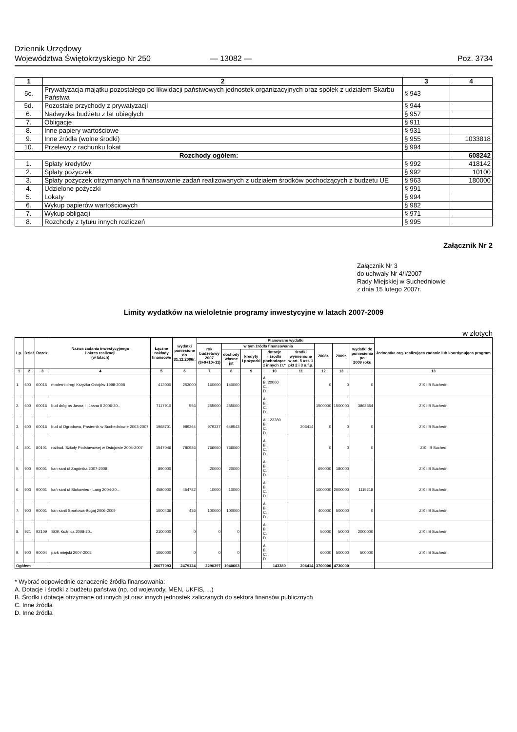Dziennik Urzędowy
Województwa Świętokrzyskiego Nr 250
— 13082 —
Poz. 3734
| 1 | 2 | 3 | 4 |
| --- | --- | --- | --- |
| 5c. | Prywatyzacja majątku pozostałego po likwidacji państwowych jednostek organizacyjnych oraz spółek z udziałem Skarbu Państwa | § 943 | |
| 5d. | Pozostałe przychody z prywatyzacji | § 944 | |
| 6. | Nadwyżka budżetu z lat ubiegłych | § 957 | |
| 7. | Obligacje | § 911 | |
| 8. | Inne papiery wartościowe | § 931 | |
| 9. | Inne źródła (wolne środki) | § 955 | 1033818 |
| 10. | Przelewy z rachunku lokat | § 994 | |
| Rozchody ogółem: | | | 608242 |
| 1. | Spłaty kredytów | § 992 | 418142 |
| 2. | Spłaty pożyczek | § 992 | 10100 |
| 3. | Spłaty pożyczek otrzymanych na finansowanie zadań realizowanych z udziałem środków pochodzących z budżetu UE | § 963 | 180000 |
| 4. | Udzielone pożyczki | § 991 | |
| 5. | Lokaty | § 994 | |
| 6. | Wykup papierów wartościowych | § 982 | |
| 7. | Wykup obligacji | § 971 | |
| 8. | Rozchody z tytułu innych rozliczeń | § 995 | |
Załącznik Nr 2
Załącznik Nr 3
do uchwały Nr 4/I/2007
Rady Miejskiej w Suchedniowie
z dnia 15 lutego 2007r.
Limity wydatków na wieloletnie programy inwestycyjne w latach 2007-2009
w złotych
| Lp. | Dział | Rozdz. | Nazwa zadania inwestycyjnego i okres realizacji (w latach) | Łączne nakłady finansowe | wydatki poniesione do 31.12.2006r. | Planowane wydatki | | | | | | | | Jednostka org. realizująca zadanie lub koordynująca program |
| --- | --- | --- | --- | --- | --- | --- | --- | --- | --- | --- | --- | --- | --- | --- |
| | | | | | | rok budżetowy 2007 (8+9+10+11) | w tym źródła finansowania | | | | 2008r. | 2009r. | wydatki do poniesienia po 2009 roku | |
| | | | | | | | dochody własne jst | kredyty i pożyczki | dotacje i środki pochodzące z innych źr.* | środki wymienione w art. 5 ust. 1 pkt 2 i 3 u.f.p. | | | | |
| 1 | 2 | 3 | 4 | 5 | 6 | 7 | 8 | 9 | 10 | 11 | 12 | 13 | | 13 |
| 1. | 600 | 60016 | moderni drogi Krzyżka Ostojów 1998-2008 | 413000 | 253000 | 160000 | 140000 | | A. B. 20000 C. D. | | 0 | 0 | 0 | ZIK i B Suchedn |
| 2. | 600 | 60016 | bud dróg os Jasna I i Jasna II 2006-20.. | 7117910 | 556 | 255000 | 255000 | | A. B. C. D. | | 1500000 | 1500000 | 3862354 | ZIK i B Suchedn |
| 3. | 600 | 60016 | bud ul Ogrodowa, Pasternik w Suchedniowie 2003-2007 | 1968701 | 989364 | 979337 | 649543 | | A. 123380 B. C. D. | 206414 | 0 | 0 | 0 | ZIK i B Suchedn |
| 4. | 801 | 80101 | rozbud. Szkoły Podstawowej w Ostojowie 2004-2007 | 1547046 | 780986 | 766060 | 766060 | | A, B. C. D. | | 0 | 0 | 0 | ZIK i B Suched |
| 5. | 900 | 90001 | kan sant ul Zagórska 2007-2008 | 890000 | | 20000 | 20000 | | A. B. C. D. | | 690000 | 180000 | | ZIK i B Suchedn |
| 6. | 900 | 90001 | kań sant ul Stokowiec - Lang 2004-20.. | 4580000 | 454782 | 10000 | 10000 | | A. B. C. D. | | 1000000 | 2000000 | 1115218 | ZIK i B Suchedn |
| 7. | 900 | 90001 | kan sanit Sportowa-Bugaj 2006-2009 | 1000436 | 436 | 100000 | 100000 | | A. B. C. D. | | 400000 | 500000 | 0 | ZIK i B Suchedn |
| 8. | 921 | 92109 | SOK Kuźnica 2008-20.. | 2100000 | 0 | 0 | 0 | | A. B. C. D. | | 50000 | 50000 | 2000000 | ZIK i B Suchedn |
| 9. | 900 | 90004 | park miejski 2007-2008 | 1060000 | 0 | 0 | 0 | | A. B. C. D | | 60000 | 500000 | 500000 | ZIK i B Suchedn |
| Ogółem | | | | 20677093 | 2479124 | 2290397 | 1940603 | | 143380 | 206414 | 3700000 | 4730000 | | |
* Wybrać odpowiednie oznaczenie źródła finansowania:
A. Dotacje i środki z budżetu państwa (np. od wojewody, MEN, UKFiS, ...)
B. Środki i dotacje otrzymane od innych jst oraz innych jednostek zaliczanych do sektora finansów publicznych
C. Inne źródła
D. Inne źródła